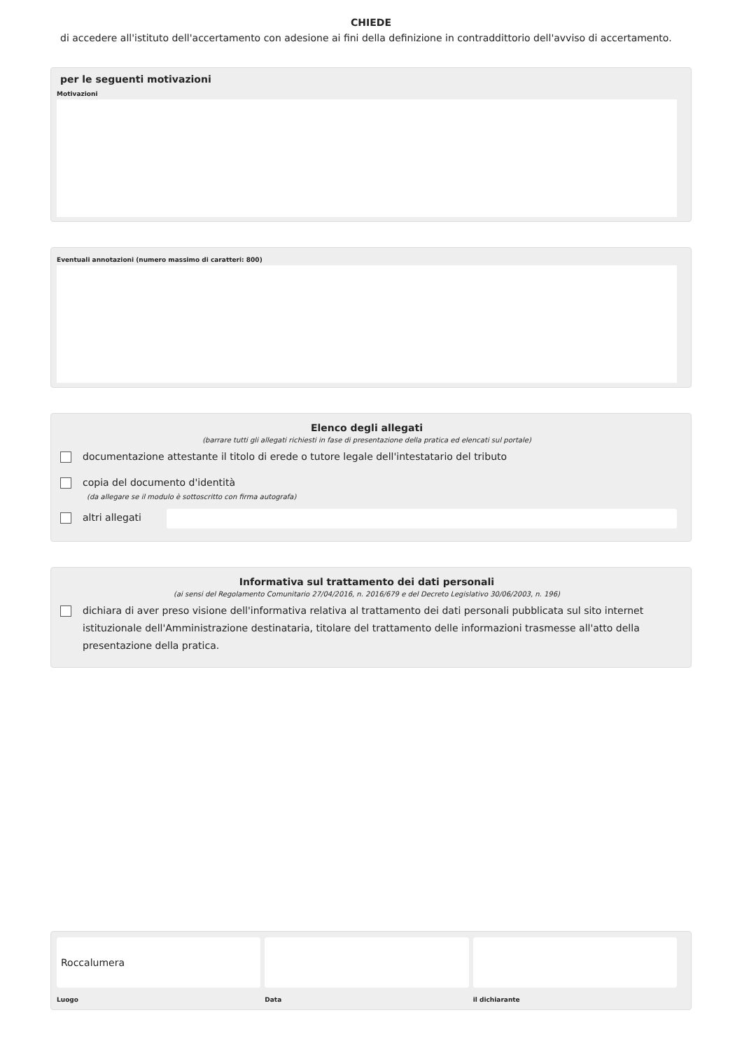CHIEDE
di accedere all'istituto dell'accertamento con adesione ai fini della definizione in contraddittorio dell'avviso di accertamento.
per le seguenti motivazioni
Motivazioni
Eventuali annotazioni (numero massimo di caratteri: 800)
Elenco degli allegati
(barrare tutti gli allegati richiesti in fase di presentazione della pratica ed elencati sul portale)
documentazione attestante il titolo di erede o tutore legale dell'intestatario del tributo
copia del documento d'identità
(da allegare se il modulo è sottoscritto con firma autografa)
altri allegati
Informativa sul trattamento dei dati personali
(ai sensi del Regolamento Comunitario 27/04/2016, n. 2016/679 e del Decreto Legislativo 30/06/2003, n. 196)
dichiara di aver preso visione dell'informativa relativa al trattamento dei dati personali pubblicata sul sito internet istituzionale dell'Amministrazione destinataria, titolare del trattamento delle informazioni trasmesse all'atto della presentazione della pratica.
Roccalumera
Luogo
Data il dichiarante